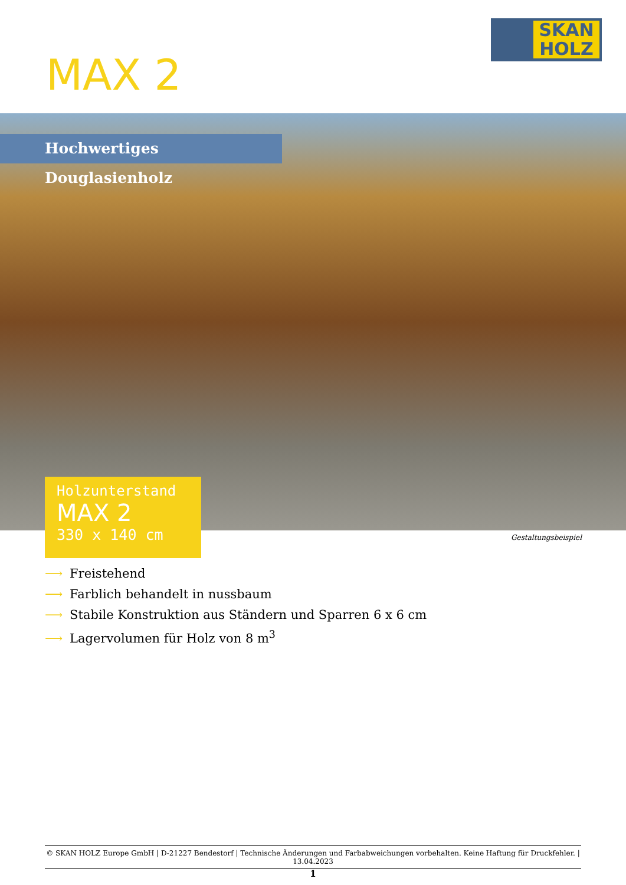SKAN HOLZ
MAX 2
Hochwertiges Douglasienholz
Holzunterstand
MAX 2
330 x 140 cm
Gestaltungsbeispiel
⟶ Freistehend
⟶ Farblich behandelt in nussbaum
⟶ Stabile Konstruktion aus Ständern und Sparren 6 x 6 cm
⟶ Lagervolumen für Holz von 8 m<sup>3</sup>
© SKAN HOLZ Europe GmbH | D-21227 Bendestorf | Technische Änderungen und Farbabweichungen vorbehalten. Keine Haftung für Druckfehler. | 13.04.2023
1